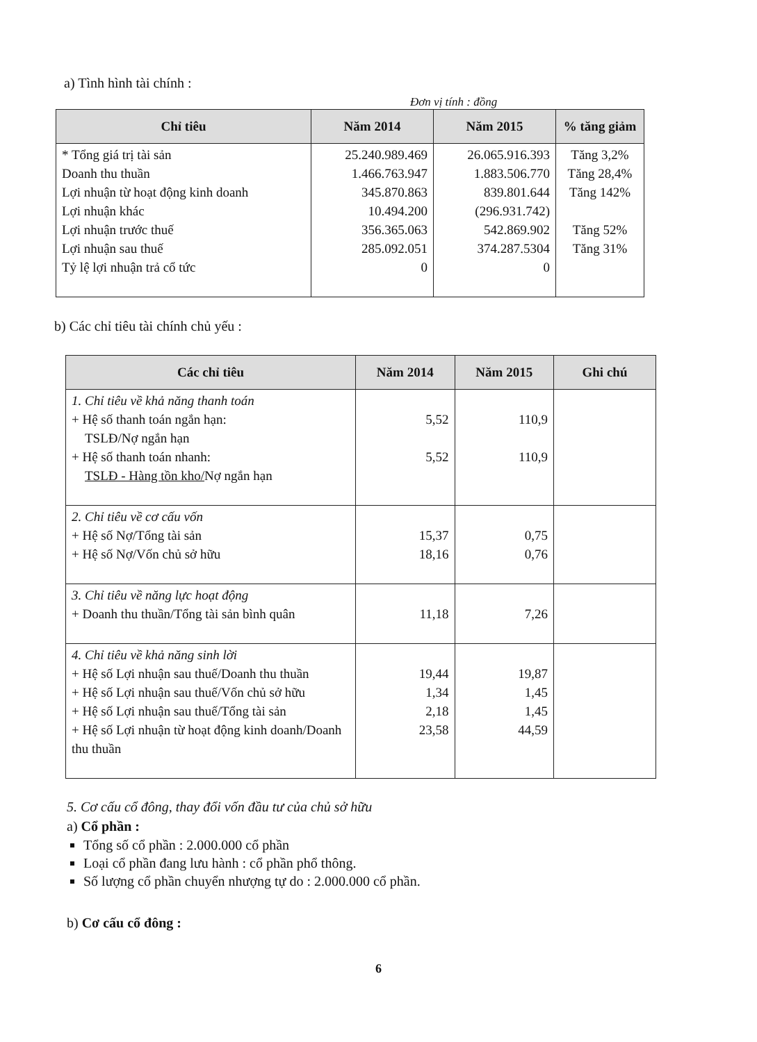a) Tình hình tài chính :
Đơn vị tính : đồng
| Chỉ tiêu | Năm 2014 | Năm 2015 | % tăng giảm |
| --- | --- | --- | --- |
| * Tổng giá trị tài sản Doanh thu thuần Lợi nhuận từ hoạt động kinh doanh Lợi nhuận khác Lợi nhuận trước thuế Lợi nhuận sau thuế Tỷ lệ lợi nhuận trả cổ tức | 25.240.989.469 1.466.763.947 345.870.863 10.494.200 356.365.063 285.092.051 0 | 26.065.916.393 1.883.506.770 839.801.644 (296.931.742) 542.869.902 374.287.5304 0 | Tăng 3,2% Tăng 28,4% Tăng 142% Tăng 52% Tăng 31% |
b) Các chỉ tiêu tài chính chủ yếu :
| Các chỉ tiêu | Năm 2014 | Năm 2015 | Ghi chú |
| --- | --- | --- | --- |
| 1. Chỉ tiêu về khả năng thanh toán + Hệ số thanh toán ngắn hạn: TSLĐ/Nợ ngắn hạn + Hệ số thanh toán nhanh: TSLĐ - Hàng tồn kho/ Nợ ngắn hạn | 5,52 5,52 | 110,9 110,9 | |
| 2. Chỉ tiêu về cơ cấu vốn + Hệ số Nợ/Tổng tài sản + Hệ số Nợ/Vốn chủ sở hữu | 15,37 18,16 | 0,75 0,76 | |
| 3. Chỉ tiêu về năng lực hoạt động + Doanh thu thuần/Tổng tài sản bình quân | 11,18 | 7,26 | |
| 4. Chỉ tiêu về khả năng sinh lời + Hệ số Lợi nhuận sau thuế/Doanh thu thuần + Hệ số Lợi nhuận sau thuế/Vốn chủ sở hữu + Hệ số Lợi nhuận sau thuế/Tổng tài sản + Hệ số Lợi nhuận từ hoạt động kinh doanh/Doanh thu thuần | 19,44 1,34 2,18 23,58 | 19,87 1,45 1,45 44,59 | |
5. Cơ cấu cổ đông, thay đổi vốn đầu tư của chủ sở hữu
a) Cổ phần :
Tổng số cổ phần : 2.000.000 cổ phần
Loại cổ phần đang lưu hành : cổ phần phổ thông.
Số lượng cổ phần chuyển nhượng tự do : 2.000.000 cổ phần.
b) Cơ cấu cổ đông :
6